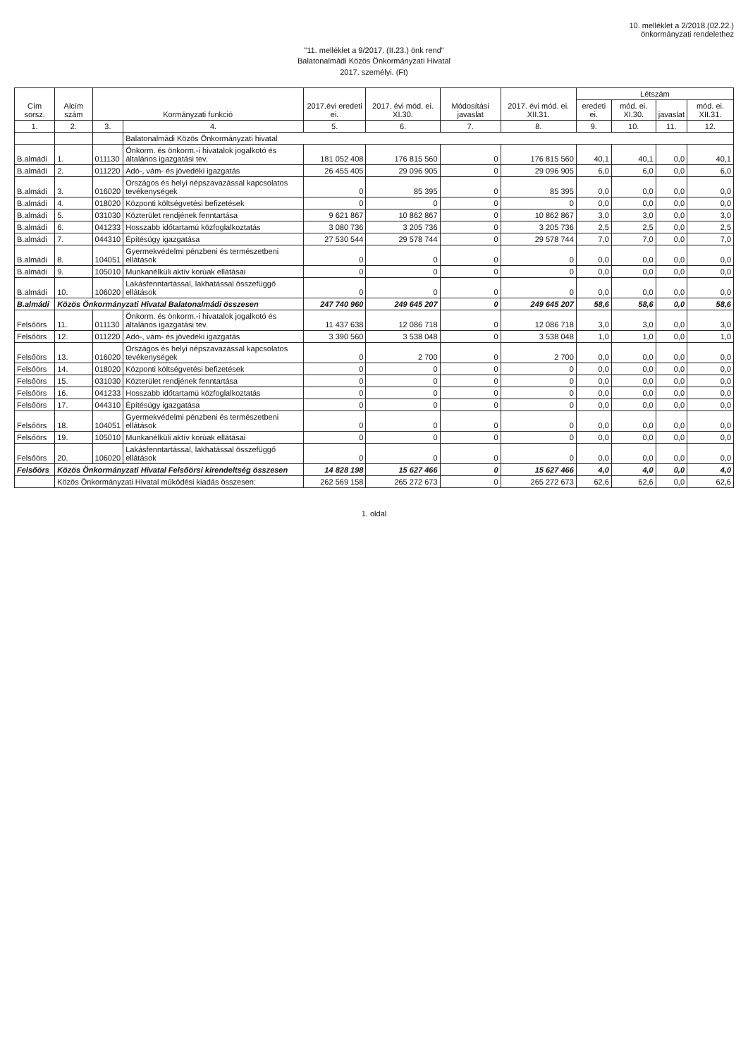10. melléklet a 2/2018.(02.22.)
önkormányzati rendelethez
"11. melléklet a 9/2017. (II.23.) önk rend"
Balatonalmádi Közös Önkormányzati Hivatal
2017. személyi. (Ft)
| Cím sorsz. | Alcím szám | Kormányzati funkció | | 2017.évi eredeti ei. | 2017. évi mód. ei. XI.30. | Módosítási javaslat | 2017. évi mód. ei. XII.31. | Létszám | | | |
| --- | --- | --- | --- | --- | --- | --- | --- | --- | --- | --- | --- |
| | | | | | | | | eredeti ei. | mód. ei. XI.30. | javaslat | mód. ei. XII.31. |
| 1. | 2. | 3. | 4. | 5. | 6. | 7. | 8. | 9. | 10. | 11. | 12. |
| | | | Balatonalmádi Közös Önkormányzati hivatal | | | | | | | | |
| B.almádi | 1. | 011130 | Önkorm. és önkorm.-i hivatalok jogalkotó és általános igazgatási tev. | 181 052 408 | 176 815 560 | 0 | 176 815 560 | 40,1 | 40,1 | 0,0 | 40,1 |
| B.almádi | 2. | 011220 | Adó-, vám- és jövedéki igazgatás | 26 455 405 | 29 096 905 | 0 | 29 096 905 | 6,0 | 6,0 | 0,0 | 6,0 |
| B.almádi | 3. | 016020 | Országos és helyi népszavazással kapcsolatos tevékenységek | 0 | 85 395 | 0 | 85 395 | 0,0 | 0,0 | 0,0 | 0,0 |
| B.almádi | 4. | 018020 | Központi költségvetési befizetések | 0 | 0 | 0 | 0 | 0,0 | 0,0 | 0,0 | 0,0 |
| B.almádi | 5. | 031030 | Közterület rendjének fenntartása | 9 621 867 | 10 862 867 | 0 | 10 862 867 | 3,0 | 3,0 | 0,0 | 3,0 |
| B.almádi | 6. | 041233 | Hosszabb időtartamú közfoglalkoztatás | 3 080 736 | 3 205 736 | 0 | 3 205 736 | 2,5 | 2,5 | 0,0 | 2,5 |
| B.almádi | 7. | 044310 | Építésügy igazgatása | 27 530 544 | 29 578 744 | 0 | 29 578 744 | 7,0 | 7,0 | 0,0 | 7,0 |
| B.almádi | 8. | 104051 | Gyermekvédelmi pénzbeni és természetbeni ellátások | 0 | 0 | 0 | 0 | 0,0 | 0,0 | 0,0 | 0,0 |
| B.almádi | 9. | 105010 | Munkanélküli aktív korúak ellátásai | 0 | 0 | 0 | 0 | 0,0 | 0,0 | 0,0 | 0,0 |
| B.almádi | 10. | 106020 | Lakásfenntartással, lakhatással összefüggő ellátások | 0 | 0 | 0 | 0 | 0,0 | 0,0 | 0,0 | 0,0 |
| B.almádi | Közös Önkormányzati Hivatal Balatonalmádi összesen | | | 247 740 960 | 249 645 207 | 0 | 249 645 207 | 58,6 | 58,6 | 0,0 | 58,6 |
| Felsőörs | 11. | 011130 | Önkorm. és önkorm.-i hivatalok jogalkotó és általános igazgatási tev. | 11 437 638 | 12 086 718 | 0 | 12 086 718 | 3,0 | 3,0 | 0,0 | 3,0 |
| Felsőörs | 12. | 011220 | Adó-, vám- és jövedéki igazgatás | 3 390 560 | 3 538 048 | 0 | 3 538 048 | 1,0 | 1,0 | 0,0 | 1,0 |
| Felsőörs | 13. | 016020 | Országos és helyi népszavazással kapcsolatos tevékenységek | 0 | 2 700 | 0 | 2 700 | 0,0 | 0,0 | 0,0 | 0,0 |
| Felsőörs | 14. | 018020 | Központi költségvetési befizetések | 0 | 0 | 0 | 0 | 0,0 | 0,0 | 0,0 | 0,0 |
| Felsőörs | 15. | 031030 | Közterület rendjének fenntartása | 0 | 0 | 0 | 0 | 0,0 | 0,0 | 0,0 | 0,0 |
| Felsőörs | 16. | 041233 | Hosszabb időtartamú közfoglalkoztatás | 0 | 0 | 0 | 0 | 0,0 | 0,0 | 0,0 | 0,0 |
| Felsőörs | 17. | 044310 | Építésügy igazgatása | 0 | 0 | 0 | 0 | 0,0 | 0,0 | 0,0 | 0,0 |
| Felsőörs | 18. | 104051 | Gyermekvédelmi pénzbeni és természetbeni ellátások | 0 | 0 | 0 | 0 | 0,0 | 0,0 | 0,0 | 0,0 |
| Felsőörs | 19. | 105010 | Munkanélküli aktív korúak ellátásai | 0 | 0 | 0 | 0 | 0,0 | 0,0 | 0,0 | 0,0 |
| Felsőörs | 20. | 106020 | Lakásfenntartással, lakhatással összefüggő ellátások | 0 | 0 | 0 | 0 | 0,0 | 0,0 | 0,0 | 0,0 |
| Felsőörs | Közös Önkormányzati Hivatal Felsőörsi kirendeltség összesen | | | 14 828 198 | 15 627 466 | 0 | 15 627 466 | 4,0 | 4,0 | 0,0 | 4,0 |
| | Közös Önkormányzati Hivatal működési kiadás összesen: | | | 262 569 158 | 265 272 673 | 0 | 265 272 673 | 62,6 | 62,6 | 0,0 | 62,6 |
1. oldal